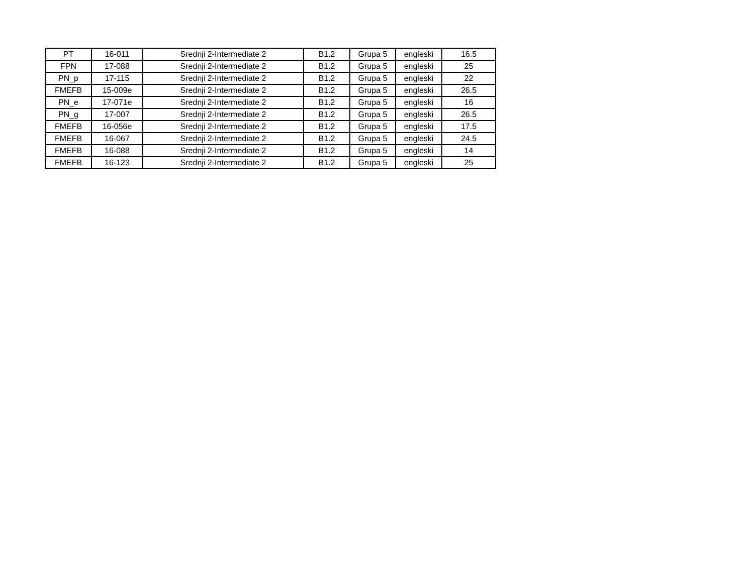| PT | 16-011 | Srednji 2-Intermediate 2 | B1.2 | Grupa 5 | engleski | 16.5 |
| FPN | 17-088 | Srednji 2-Intermediate 2 | B1.2 | Grupa 5 | engleski | 25 |
| PN_p | 17-115 | Srednji 2-Intermediate 2 | B1.2 | Grupa 5 | engleski | 22 |
| FMEFB | 15-009e | Srednji 2-Intermediate 2 | B1.2 | Grupa 5 | engleski | 26.5 |
| PN_e | 17-071e | Srednji 2-Intermediate 2 | B1.2 | Grupa 5 | engleski | 16 |
| PN_g | 17-007 | Srednji 2-Intermediate 2 | B1.2 | Grupa 5 | engleski | 26.5 |
| FMEFB | 16-056e | Srednji 2-Intermediate 2 | B1.2 | Grupa 5 | engleski | 17.5 |
| FMEFB | 16-067 | Srednji 2-Intermediate 2 | B1.2 | Grupa 5 | engleski | 24.5 |
| FMEFB | 16-088 | Srednji 2-Intermediate 2 | B1.2 | Grupa 5 | engleski | 14 |
| FMEFB | 16-123 | Srednji 2-Intermediate 2 | B1.2 | Grupa 5 | engleski | 25 |